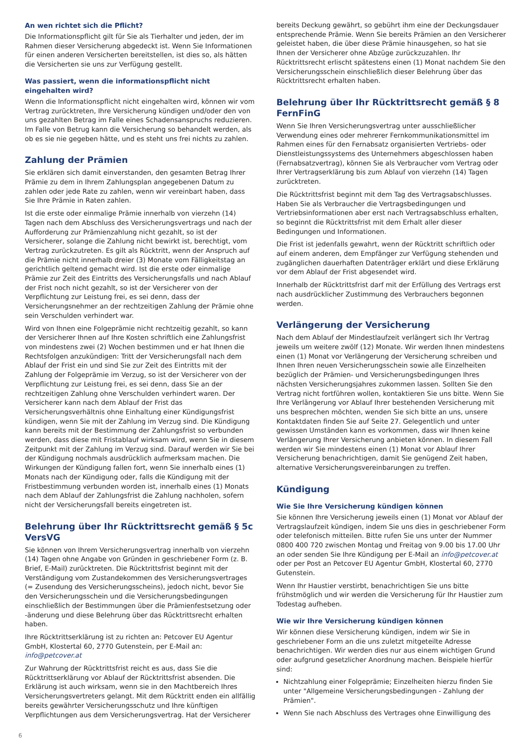An wen richtet sich die Pflicht?
Die Informationspflicht gilt für Sie als Tierhalter und jeden, der im Rahmen dieser Versicherung abgedeckt ist. Wenn Sie Informationen für einen anderen Versicherten bereitstellen, ist dies so, als hätten die Versicherten sie uns zur Verfügung gestellt.
Was passiert, wenn die informationspflicht nicht eingehalten wird?
Wenn die Informationspflicht nicht eingehalten wird, können wir vom Vertrag zurücktreten, Ihre Versicherung kündigen und/oder den von uns gezahlten Betrag im Falle eines Schadensanspruchs reduzieren. Im Falle von Betrug kann die Versicherung so behandelt werden, als ob es sie nie gegeben hätte, und es steht uns frei nichts zu zahlen.
Zahlung der Prämien
Sie erklären sich damit einverstanden, den gesamten Betrag Ihrer Prämie zu dem in Ihrem Zahlungsplan angegebenen Datum zu zahlen oder jede Rate zu zahlen, wenn wir vereinbart haben, dass Sie Ihre Prämie in Raten zahlen.
Ist die erste oder einmalige Prämie innerhalb von vierzehn (14) Tagen nach dem Abschluss des Versicherungsvertrags und nach der Aufforderung zur Prämienzahlung nicht gezahlt, so ist der Versicherer, solange die Zahlung nicht bewirkt ist, berechtigt, vom Vertrag zurückzutreten. Es gilt als Rücktritt, wenn der Anspruch auf die Prämie nicht innerhalb dreier (3) Monate vom Fälligkeitstag an gerichtlich geltend gemacht wird. Ist die erste oder einmalige Prämie zur Zeit des Eintritts des Versicherungsfalls und nach Ablauf der Frist noch nicht gezahlt, so ist der Versicherer von der Verpflichtung zur Leistung frei, es sei denn, dass der Versicherungsnehmer an der rechtzeitigen Zahlung der Prämie ohne sein Verschulden verhindert war.
Wird von Ihnen eine Folgeprämie nicht rechtzeitig gezahlt, so kann der Versicherer Ihnen auf Ihre Kosten schriftlich eine Zahlungsfrist von mindestens zwei (2) Wochen bestimmen und er hat Ihnen die Rechtsfolgen anzukündigen: Tritt der Versicherungsfall nach dem Ablauf der Frist ein und sind Sie zur Zeit des Eintritts mit der Zahlung der Folgeprämie im Verzug, so ist der Versicherer von der Verpflichtung zur Leistung frei, es sei denn, dass Sie an der rechtzeitigen Zahlung ohne Verschulden verhindert waren. Der Versicherer kann nach dem Ablauf der Frist das Versicherungsverhältnis ohne Einhaltung einer Kündigungsfrist kündigen, wenn Sie mit der Zahlung im Verzug sind. Die Kündigung kann bereits mit der Bestimmung der Zahlungsfrist so verbunden werden, dass diese mit Fristablauf wirksam wird, wenn Sie in diesem Zeitpunkt mit der Zahlung im Verzug sind. Darauf werden wir Sie bei der Kündigung nochmals ausdrücklich aufmerksam machen. Die Wirkungen der Kündigung fallen fort, wenn Sie innerhalb eines (1) Monats nach der Kündigung oder, falls die Kündigung mit der Fristbestimmung verbunden worden ist, innerhalb eines (1) Monats nach dem Ablauf der Zahlungsfrist die Zahlung nachholen, sofern nicht der Versicherungsfall bereits eingetreten ist.
Belehrung über Ihr Rücktrittsrecht gemäß § 5c VersVG
Sie können von Ihrem Versicherungsvertrag innerhalb von vierzehn (14) Tagen ohne Angabe von Gründen in geschriebener Form (z. B. Brief, E-Mail) zurücktreten. Die Rücktrittsfrist beginnt mit der Verständigung vom Zustandekommen des Versicherungsvertrages (= Zusendung des Versicherungsscheins), jedoch nicht, bevor Sie den Versicherungsschein und die Versicherungsbedingungen einschließlich der Bestimmungen über die Prämienfestsetzung oder -änderung und diese Belehrung über das Rücktrittsrecht erhalten haben.
Ihre Rücktrittserklärung ist zu richten an: Petcover EU Agentur GmbH, Klostertal 60, 2770 Gutenstein, per E-Mail an: info@petcover.at
Zur Wahrung der Rücktrittsfrist reicht es aus, dass Sie die Rücktrittserklärung vor Ablauf der Rücktrittsfrist absenden. Die Erklärung ist auch wirksam, wenn sie in den Machtbereich Ihres Versicherungsvertreters gelangt. Mit dem Rücktritt enden ein allfällig bereits gewährter Versicherungsschutz und Ihre künftigen Verpflichtungen aus dem Versicherungsvertrag. Hat der Versicherer
bereits Deckung gewährt, so gebührt ihm eine der Deckungsdauer entsprechende Prämie. Wenn Sie bereits Prämien an den Versicherer geleistet haben, die über diese Prämie hinausgehen, so hat sie Ihnen der Versicherer ohne Abzüge zurückzuzahlen. Ihr Rücktrittsrecht erlischt spätestens einen (1) Monat nachdem Sie den Versicherungsschein einschließlich dieser Belehrung über das Rücktrittsrecht erhalten haben.
Belehrung über Ihr Rücktrittsrecht gemäß § 8 FernFinG
Wenn Sie Ihren Versicherungsvertrag unter ausschließlicher Verwendung eines oder mehrerer Fernkommunikationsmittel im Rahmen eines für den Fernabsatz organisierten Vertriebs- oder Dienstleistungssystems des Unternehmers abgeschlossen haben (Fernabsatzvertrag), können Sie als Verbraucher vom Vertrag oder Ihrer Vertragserklärung bis zum Ablauf von vierzehn (14) Tagen zurücktreten.
Die Rücktrittsfrist beginnt mit dem Tag des Vertragsabschlusses. Haben Sie als Verbraucher die Vertragsbedingungen und Vertriebsinformationen aber erst nach Vertragsabschluss erhalten, so beginnt die Rücktrittsfrist mit dem Erhalt aller dieser Bedingungen und Informationen.
Die Frist ist jedenfalls gewahrt, wenn der Rücktritt schriftlich oder auf einem anderen, dem Empfänger zur Verfügung stehenden und zugänglichen dauerhaften Datenträger erklärt und diese Erklärung vor dem Ablauf der Frist abgesendet wird.
Innerhalb der Rücktrittsfrist darf mit der Erfüllung des Vertrags erst nach ausdrücklicher Zustimmung des Verbrauchers begonnen werden.
Verlängerung der Versicherung
Nach dem Ablauf der Mindestlaufzeit verlängert sich Ihr Vertrag jeweils um weitere zwölf (12) Monate. Wir werden Ihnen mindestens einen (1) Monat vor Verlängerung der Versicherung schreiben und Ihnen Ihren neuen Versicherungsschein sowie alle Einzelheiten bezüglich der Prämien- und Versicherungsbedingungen Ihres nächsten Versicherungsjahres zukommen lassen. Sollten Sie den Vertrag nicht fortführen wollen, kontaktieren Sie uns bitte. Wenn Sie Ihre Verlängerung vor Ablauf Ihrer bestehenden Versicherung mit uns besprechen möchten, wenden Sie sich bitte an uns, unsere Kontaktdaten finden Sie auf Seite 27. Gelegentlich und unter gewissen Umständen kann es vorkommen, dass wir Ihnen keine Verlängerung Ihrer Versicherung anbieten können. In diesem Fall werden wir Sie mindestens einen (1) Monat vor Ablauf Ihrer Versicherung benachrichtigen, damit Sie genügend Zeit haben, alternative Versicherungsvereinbarungen zu treffen.
Kündigung
Wie Sie Ihre Versicherung kündigen können
Sie können Ihre Versicherung jeweils einen (1) Monat vor Ablauf der Vertragslaufzeit kündigen, indem Sie uns dies in geschriebener Form oder telefonisch mitteilen. Bitte rufen Sie uns unter der Nummer 0800 400 720 zwischen Montag und Freitag von 9.00 bis 17.00 Uhr an oder senden Sie Ihre Kündigung per E-Mail an info@petcover.at oder per Post an Petcover EU Agentur GmbH, Klostertal 60, 2770 Gutenstein.
Wenn Ihr Haustier verstirbt, benachrichtigen Sie uns bitte frühstmöglich und wir werden die Versicherung für Ihr Haustier zum Todestag aufheben.
Wie wir Ihre Versicherung kündigen können
Wir können diese Versicherung kündigen, indem wir Sie in geschriebener Form an die uns zuletzt mitgeteilte Adresse benachrichtigen. Wir werden dies nur aus einem wichtigen Grund oder aufgrund gesetzlicher Anordnung machen. Beispiele hierfür sind:
Nichtzahlung einer Folgeprämie; Einzelheiten hierzu finden Sie unter "Allgemeine Versicherungsbedingungen - Zahlung der Prämien".
Wenn Sie nach Abschluss des Vertrages ohne Einwilligung des
6